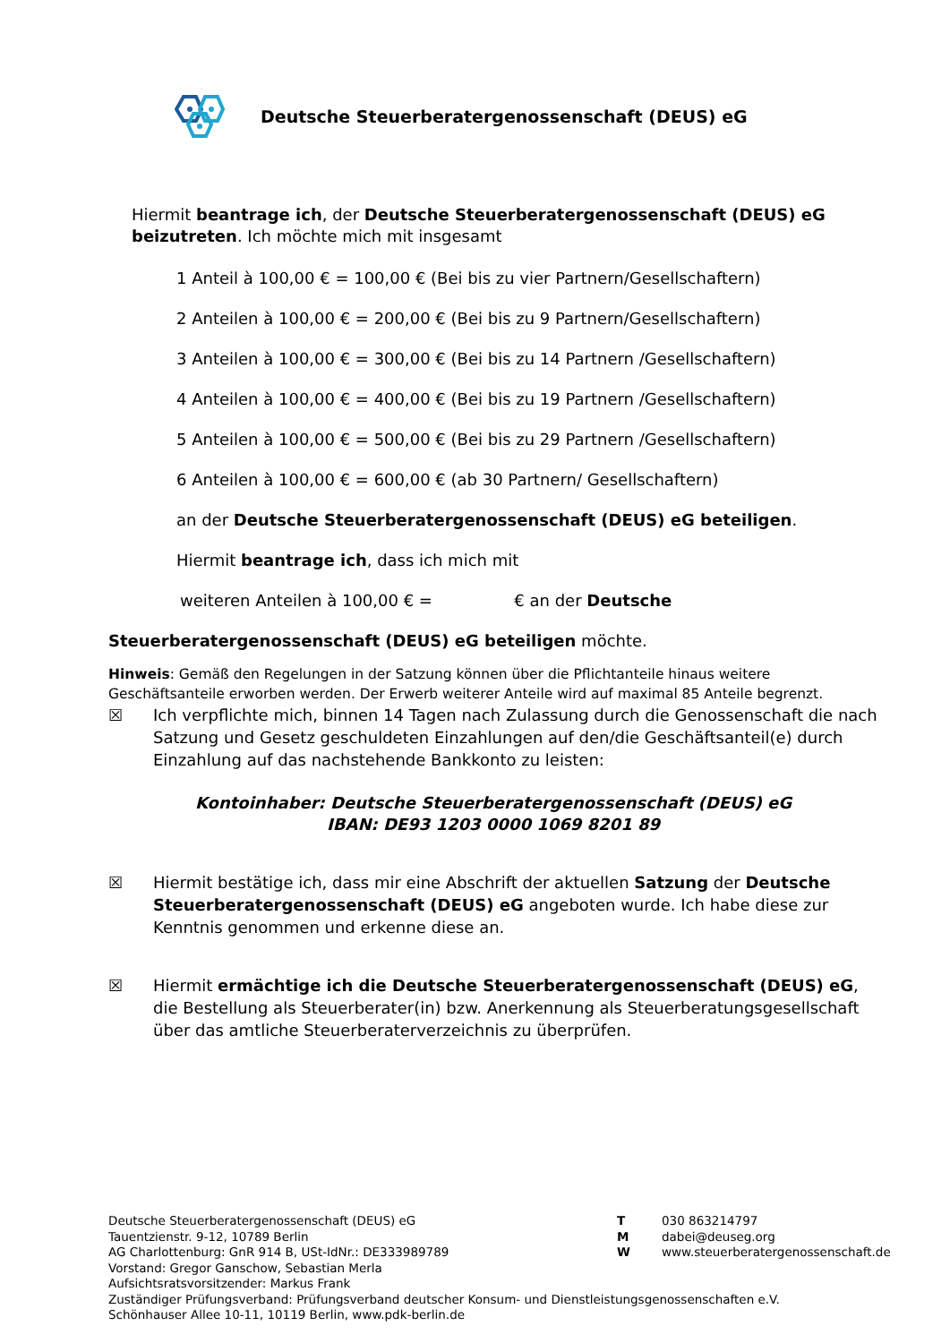Deutsche Steuerberatergenossenschaft (DEUS) eG
Hiermit beantrage ich, der Deutsche Steuerberatergenossenschaft (DEUS) eG beizutreten. Ich möchte mich mit insgesamt
1 Anteil à 100,00 € = 100,00 € (Bei bis zu vier Partnern/Gesellschaftern)
2 Anteilen à 100,00 € = 200,00 € (Bei bis zu 9 Partnern/Gesellschaftern)
3 Anteilen à 100,00 € = 300,00 € (Bei bis zu 14 Partnern /Gesellschaftern)
4 Anteilen à 100,00 € = 400,00 € (Bei bis zu 19 Partnern /Gesellschaftern)
5 Anteilen à 100,00 € = 500,00 € (Bei bis zu 29 Partnern /Gesellschaftern)
6 Anteilen à 100,00 € = 600,00 € (ab 30 Partnern/ Gesellschaftern)
an der Deutsche Steuerberatergenossenschaft (DEUS) eG beteiligen.
Hiermit beantrage ich, dass ich mich mit
weiteren Anteilen à 100,00 € = € an der Deutsche
Steuerberatergenossenschaft (DEUS) eG beteiligen möchte.
Hinweis: Gemäß den Regelungen in der Satzung können über die Pflichtanteile hinaus weitere Geschäftsanteile erworben werden. Der Erwerb weiterer Anteile wird auf maximal 85 Anteile begrenzt.
☒ Ich verpflichte mich, binnen 14 Tagen nach Zulassung durch die Genossenschaft die nach Satzung und Gesetz geschuldeten Einzahlungen auf den/die Geschäftsanteil(e) durch Einzahlung auf das nachstehende Bankkonto zu leisten:
Kontoinhaber: Deutsche Steuerberatergenossenschaft (DEUS) eG
IBAN: DE93 1203 0000 1069 8201 89
☒ Hiermit bestätige ich, dass mir eine Abschrift der aktuellen Satzung der Deutsche Steuerberatergenossenschaft (DEUS) eG angeboten wurde. Ich habe diese zur Kenntnis genommen und erkenne diese an.
☒ Hiermit ermächtige ich die Deutsche Steuerberatergenossenschaft (DEUS) eG, die Bestellung als Steuerberater(in) bzw. Anerkennung als Steuerberatungsgesellschaft über das amtliche Steuerberaterverzeichnis zu überprüfen.
Deutsche Steuerberatergenossenschaft (DEUS) eG
Tauentzienstr. 9-12, 10789 Berlin
AG Charlottenburg: GnR 914 B, USt-IdNr.: DE333989789
T
M
W
030 863214797
dabei@deuseg.org
www.steuerberatergenossenschaft.de
Vorstand: Gregor Ganschow, Sebastian Merla
Aufsichtsratsvorsitzender: Markus Frank
Zuständiger Prüfungsverband: Prüfungsverband deutscher Konsum- und Dienstleistungsgenossenschaften e.V.
Schönhauser Allee 10-11, 10119 Berlin, www.pdk-berlin.de